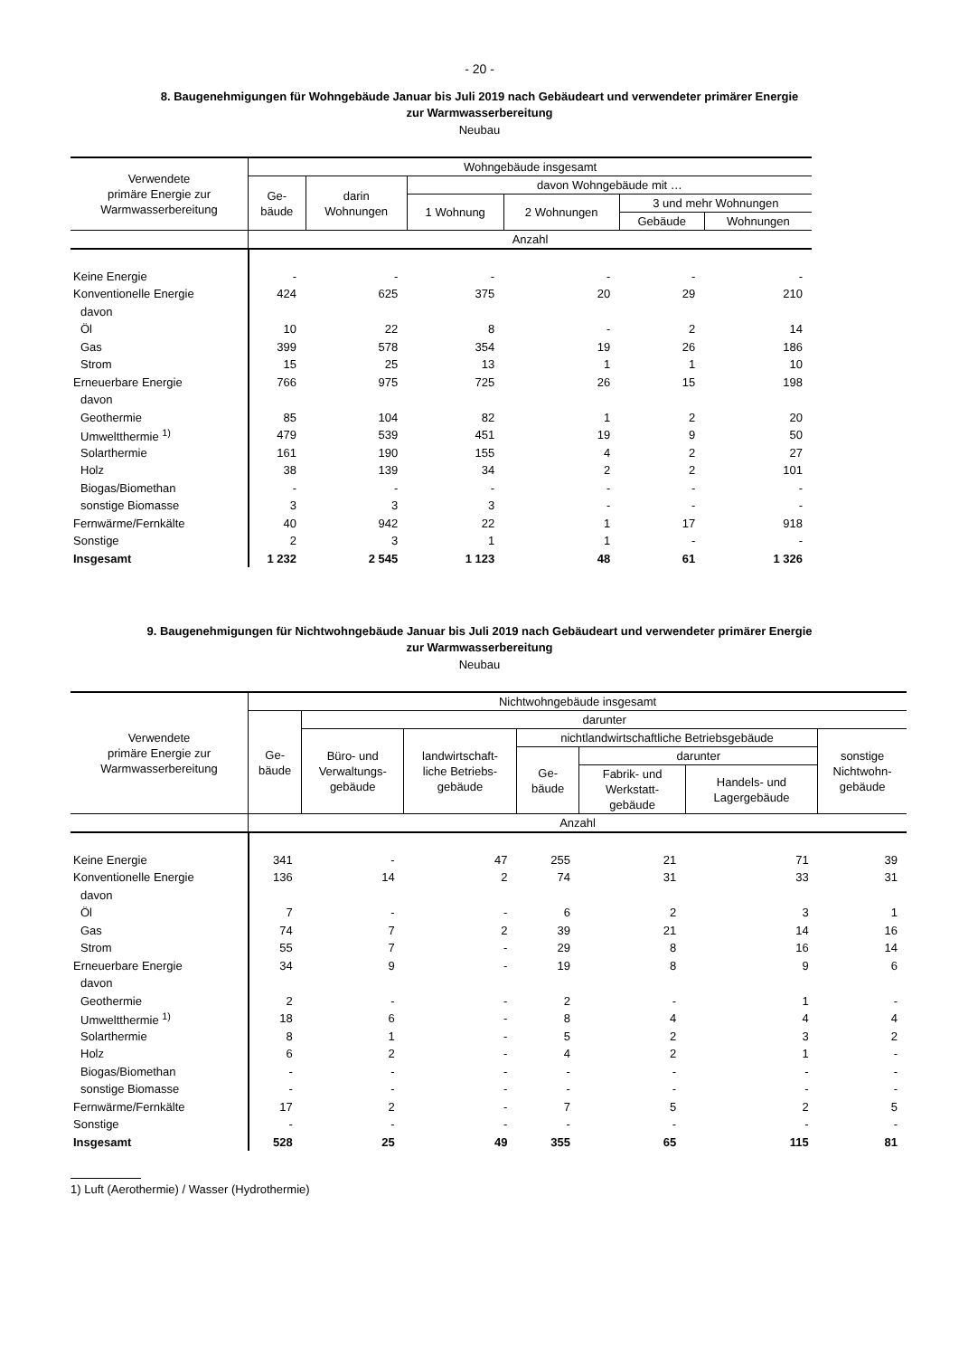- 20 -
8. Baugenehmigungen für Wohngebäude Januar bis Juli 2019 nach Gebäudeart und verwendeter primärer Energie
zur Warmwasserbereitung
Neubau
| Verwendete primäre Energie zur Warmwasserbereitung | Wohngebäude insgesamt | | | | | |
| --- | --- | --- | --- | --- | --- | --- |
| | Ge- bäude | darin Wohnungen | davon Wohngebäude mit … | | | |
| | | | 1 Wohnung | 2 Wohnungen | 3 und mehr Wohnungen | |
| | | | | | Gebäude | Wohnungen |
| | Anzahl | | | | | |
| Keine Energie | - | - | - | - | - | - |
| Konventionelle Energie | 424 | 625 | 375 | 20 | 29 | 210 |
| davon | | | | | | |
| Öl | 10 | 22 | 8 | - | 2 | 14 |
| Gas | 399 | 578 | 354 | 19 | 26 | 186 |
| Strom | 15 | 25 | 13 | 1 | 1 | 10 |
| Erneuerbare Energie | 766 | 975 | 725 | 26 | 15 | 198 |
| davon | | | | | | |
| Geothermie | 85 | 104 | 82 | 1 | 2 | 20 |
| Umweltthermie <sup>1)</sup> | 479 | 539 | 451 | 19 | 9 | 50 |
| Solarthermie | 161 | 190 | 155 | 4 | 2 | 27 |
| Holz | 38 | 139 | 34 | 2 | 2 | 101 |
| Biogas/Biomethan | - | - | - | - | - | - |
| sonstige Biomasse | 3 | 3 | 3 | - | - | - |
| Fernwärme/Fernkälte | 40 | 942 | 22 | 1 | 17 | 918 |
| Sonstige | 2 | 3 | 1 | 1 | - | - |
| Insgesamt | 1 232 | 2 545 | 1 123 | 48 | 61 | 1 326 |
9. Baugenehmigungen für Nichtwohngebäude Januar bis Juli 2019 nach Gebäudeart und verwendeter primärer Energie
zur Warmwasserbereitung
Neubau
| Verwendete primäre Energie zur Warmwasserbereitung | Nichtwohngebäude insgesamt | | | | | | |
| --- | --- | --- | --- | --- | --- | --- | --- |
| | Ge- bäude | darunter | | | | | |
| | | Büro- und Verwaltungs- gebäude | landwirtschaft- liche Betriebs- gebäude | nichtlandwirtschaftliche Betriebsgebäude | | | sonstige Nichtwohn- gebäude |
| | | | | Ge- bäude | darunter | | |
| | | | | | Fabrik- und Werkstatt- gebäude | Handels- und Lagergebäude | |
| | Anzahl | | | | | | |
| Keine Energie | 341 | - | 47 | 255 | 21 | 71 | 39 |
| Konventionelle Energie | 136 | 14 | 2 | 74 | 31 | 33 | 31 |
| davon | | | | | | | |
| Öl | 7 | - | - | 6 | 2 | 3 | 1 |
| Gas | 74 | 7 | 2 | 39 | 21 | 14 | 16 |
| Strom | 55 | 7 | - | 29 | 8 | 16 | 14 |
| Erneuerbare Energie | 34 | 9 | - | 19 | 8 | 9 | 6 |
| davon | | | | | | | |
| Geothermie | 2 | - | - | 2 | - | 1 | - |
| Umweltthermie <sup>1)</sup> | 18 | 6 | - | 8 | 4 | 4 | 4 |
| Solarthermie | 8 | 1 | - | 5 | 2 | 3 | 2 |
| Holz | 6 | 2 | - | 4 | 2 | 1 | - |
| Biogas/Biomethan | - | - | - | - | - | - | - |
| sonstige Biomasse | - | - | - | - | - | - | - |
| Fernwärme/Fernkälte | 17 | 2 | - | 7 | 5 | 2 | 5 |
| Sonstige | - | - | - | - | - | - | - |
| Insgesamt | 528 | 25 | 49 | 355 | 65 | 115 | 81 |
1) Luft (Aerothermie) / Wasser (Hydrothermie)